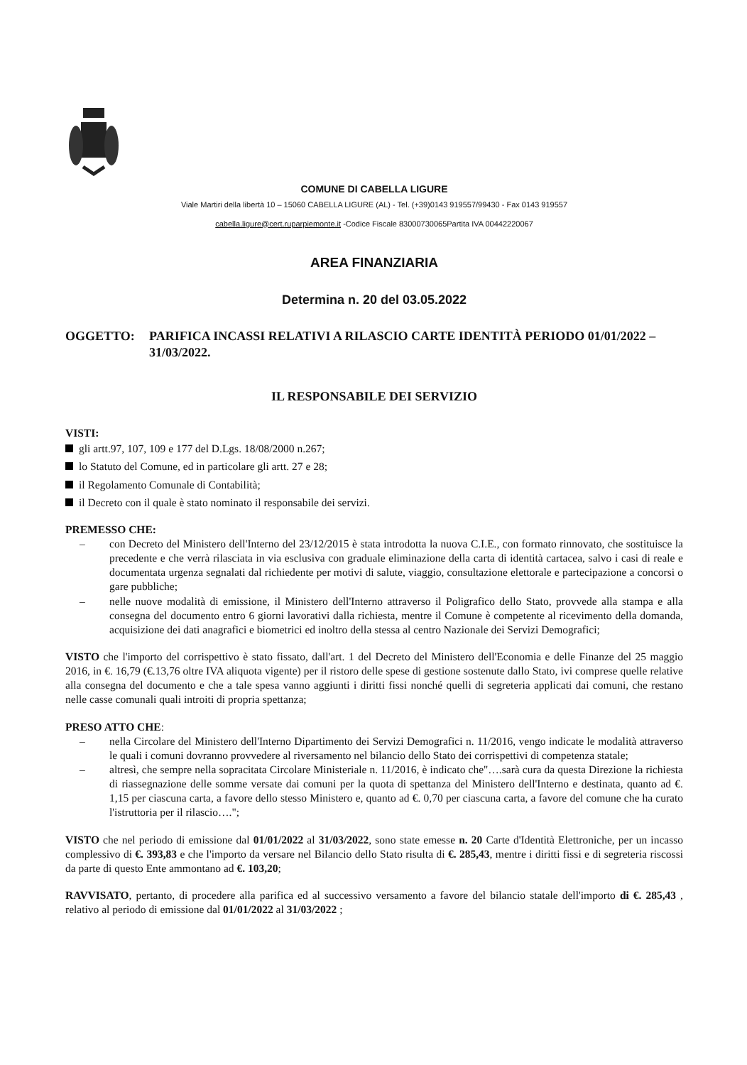COMUNE DI CABELLA LIGURE
Viale Martiri della libertà 10 – 15060 CABELLA LIGURE (AL) - Tel. (+39)0143 919557/99430 - Fax 0143 919557
cabella.ligure@cert.ruparpiemonte.it -Codice Fiscale 83000730065Partita IVA 00442220067
AREA FINANZIARIA
Determina n. 20 del 03.05.2022
OGGETTO: PARIFICA INCASSI RELATIVI A RILASCIO CARTE IDENTITÀ PERIODO 01/01/2022 – 31/03/2022.
IL RESPONSABILE DEI SERVIZIO
VISTI:
gli artt.97, 107, 109 e 177 del D.Lgs. 18/08/2000 n.267;
lo Statuto del Comune, ed in particolare gli artt. 27 e 28;
il Regolamento Comunale di Contabilità;
il Decreto con il quale è stato nominato il responsabile dei servizi.
PREMESSO CHE:
– con Decreto del Ministero dell'Interno del 23/12/2015 è stata introdotta la nuova C.I.E., con formato rinnovato, che sostituisce la precedente e che verrà rilasciata in via esclusiva con graduale eliminazione della carta di identità cartacea, salvo i casi di reale e documentata urgenza segnalati dal richiedente per motivi di salute, viaggio, consultazione elettorale e partecipazione a concorsi o gare pubbliche;
– nelle nuove modalità di emissione, il Ministero dell'Interno attraverso il Poligrafico dello Stato, provvede alla stampa e alla consegna del documento entro 6 giorni lavorativi dalla richiesta, mentre il Comune è competente al ricevimento della domanda, acquisizione dei dati anagrafici e biometrici ed inoltro della stessa al centro Nazionale dei Servizi Demografici;
VISTO che l'importo del corrispettivo è stato fissato, dall'art. 1 del Decreto del Ministero dell'Economia e delle Finanze del 25 maggio 2016, in €. 16,79 (€.13,76 oltre IVA aliquota vigente) per il ristoro delle spese di gestione sostenute dallo Stato, ivi comprese quelle relative alla consegna del documento e che a tale spesa vanno aggiunti i diritti fissi nonché quelli di segreteria applicati dai comuni, che restano nelle casse comunali quali introiti di propria spettanza;
PRESO ATTO CHE:
– nella Circolare del Ministero dell'Interno Dipartimento dei Servizi Demografici n. 11/2016, vengo indicate le modalità attraverso le quali i comuni dovranno provvedere al riversamento nel bilancio dello Stato dei corrispettivi di competenza statale;
– altresì, che sempre nella sopracitata Circolare Ministeriale n. 11/2016, è indicato che"….sarà cura da questa Direzione la richiesta di riassegnazione delle somme versate dai comuni per la quota di spettanza del Ministero dell'Interno e destinata, quanto ad €. 1,15 per ciascuna carta, a favore dello stesso Ministero e, quanto ad €. 0,70 per ciascuna carta, a favore del comune che ha curato l'istruttoria per il rilascio….";
VISTO che nel periodo di emissione dal 01/01/2022 al 31/03/2022, sono state emesse n. 20 Carte d'Identità Elettroniche, per un incasso complessivo di €. 393,83 e che l'importo da versare nel Bilancio dello Stato risulta di €. 285,43, mentre i diritti fissi e di segreteria riscossi da parte di questo Ente ammontano ad €. 103,20;
RAVVISATO, pertanto, di procedere alla parifica ed al successivo versamento a favore del bilancio statale dell'importo di €. 285,43 , relativo al periodo di emissione dal 01/01/2022 al 31/03/2022 ;